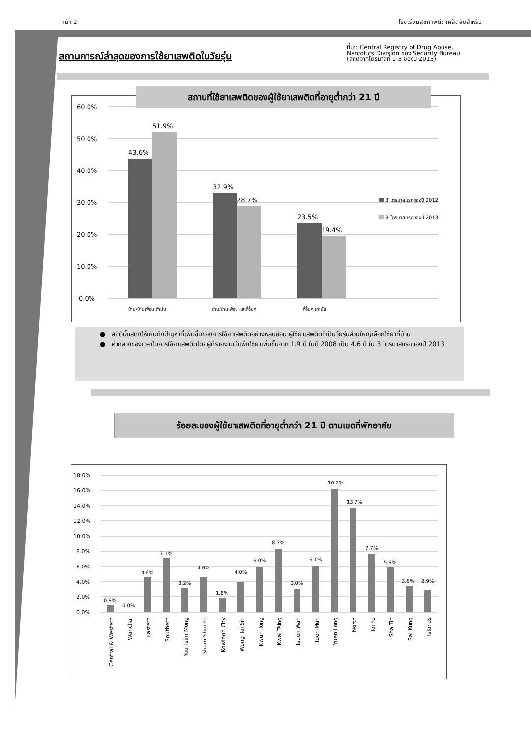หน้า 2 โรงเรียนสุขภาพดี: เคล็ดลับสำหรับ
สถานการณ์ล่าสุดของการใช้ยาเสพติดในวัยรุ่น
ที่มา: Central Registry of Drug Abuse,
Narcotics Division ของ Security Bureau
(สถิติจากไตรมาสที่ 1-3 ของปี 2013)
60.0%
50.0%
40.0%
30.0%
20.0%
10.0%
0.0%
43.6%
51.9%
32.9%
28.7%
23.5%
19.4%
บ้าน/บ้านเพื่อนเท่านั้น
บ้าน/บ้านเพื่อน และที่อื่นๆ
ที่อื่นๆ เท่านั้น
3 ไตรมาสแรกของปี 2012
3 ไตรมาสแรกของปี 2013
สถานที่ใช้ยาเสพติดของผู้ใช้ยาเสพติดที่อายุต่ำกว่า 21 ปี
● สถิตินี้แสดงให้เห็นถึงปัญหาที่เพิ่มขึ้นของการใช้ยาเสพติดอย่างหลบซ่อน ผู้ใช้ยาเสพติดที่เป็นวัยรุ่นส่วนใหญ่เลือกใช้ยาที่บ้าน
● ค่ากลางของเวลาในการใช้ยาเสพติดโดยผู้ที่รายงานว่าเพิ่งใช้ยาเพิ่มขึ้นจาก 1.9 ปี ในปี 2008 เป็น 4.6 ปี ใน 3 ไตรมาสแรกของปี 2013
ร้อยละของผู้ใช้ยาเสพติดที่อายุต่ำกว่า 21 ปี ตามเขตที่พักอาศัย
18.0%
16.0%
14.0%
12.0%
10.0%
8.0%
6.0%
4.0%
2.0%
0.0%
0.9%
0.0%
4.6%
7.1%
3.2%
4.6%
1.8%
4.0%
6.0%
8.3%
3.0%
6.1%
16.2%
13.7%
7.7%
5.9%
3.5%
2.9%
Central & Western
Wanchai
Eastern
Southern
Yau Tsim Mong
Sham Shui Po
Kowloon City
Wong Tai Sin
Kwun Tong
Kwai Tsing
Tsuen Wan
Tuen Mun
Yuen Long
North
Tai Po
Sha Tin
Sai Kung
Islands